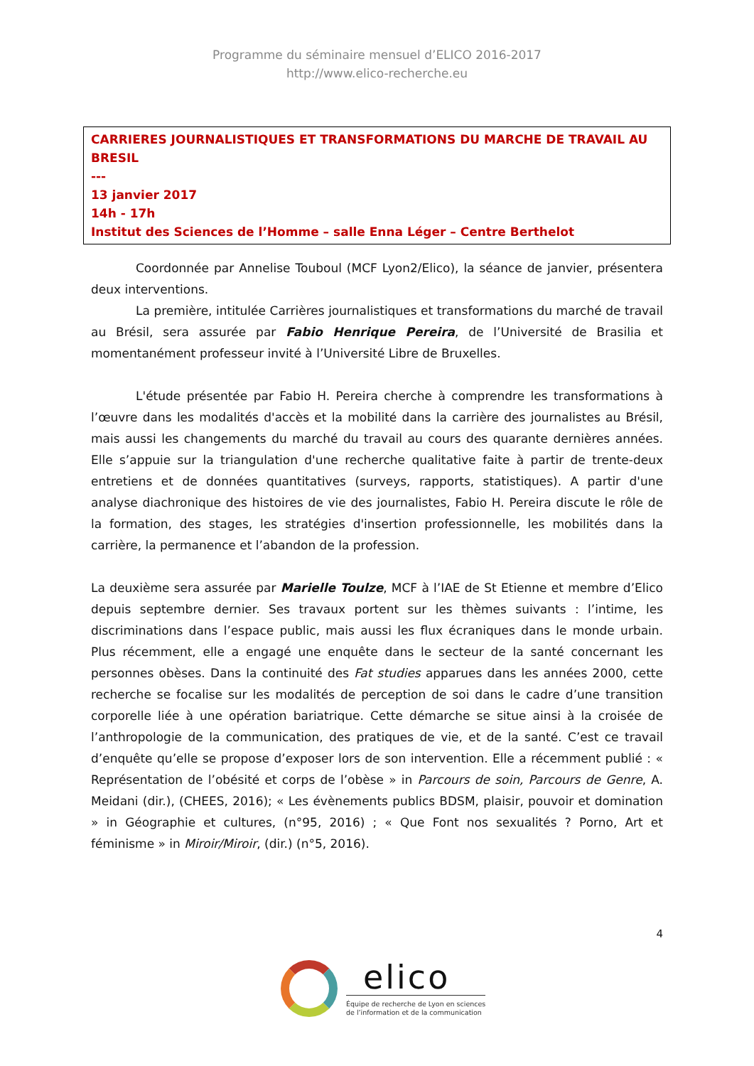Programme du séminaire mensuel d’ELICO 2016-2017
http://www.elico-recherche.eu
CARRIERES JOURNALISTIQUES ET TRANSFORMATIONS DU MARCHE DE TRAVAIL AU BRESIL
---
13 janvier 2017
14h - 17h
Institut des Sciences de l’Homme – salle Enna Léger – Centre Berthelot
Coordonnée par Annelise Touboul (MCF Lyon2/Elico), la séance de janvier, présentera deux interventions.
La première, intitulée Carrières journalistiques et transformations du marché de travail au Brésil, sera assurée par Fabio Henrique Pereira, de l’Université de Brasilia et momentanément professeur invité à l’Université Libre de Bruxelles.
L'étude présentée par Fabio H. Pereira cherche à comprendre les transformations à l’œuvre dans les modalités d'accès et la mobilité dans la carrière des journalistes au Brésil, mais aussi les changements du marché du travail au cours des quarante dernières années. Elle s’appuie sur la triangulation d'une recherche qualitative faite à partir de trente-deux entretiens et de données quantitatives (surveys, rapports, statistiques). A partir d'une analyse diachronique des histoires de vie des journalistes, Fabio H. Pereira discute le rôle de la formation, des stages, les stratégies d'insertion professionnelle, les mobilités dans la carrière, la permanence et l’abandon de la profession.
La deuxième sera assurée par Marielle Toulze, MCF à l’IAE de St Etienne et membre d’Elico depuis septembre dernier. Ses travaux portent sur les thèmes suivants : l’intime, les discriminations dans l’espace public, mais aussi les flux écraniques dans le monde urbain. Plus récemment, elle a engagé une enquête dans le secteur de la santé concernant les personnes obèses. Dans la continuité des Fat studies apparues dans les années 2000, cette recherche se focalise sur les modalités de perception de soi dans le cadre d’une transition corporelle liée à une opération bariatrique. Cette démarche se situe ainsi à la croisée de l’anthropologie de la communication, des pratiques de vie, et de la santé. C’est ce travail d’enquête qu’elle se propose d’exposer lors de son intervention. Elle a récemment publié : « Représentation de l’obésité et corps de l’obèse » in Parcours de soin, Parcours de Genre, A. Meidani (dir.), (CHEES, 2016); « Les évènements publics BDSM, plaisir, pouvoir et domination » in Géographie et cultures, (n°95, 2016) ; « Que Font nos sexualités ? Porno, Art et féminisme » in Miroir/Miroir, (dir.) (n°5, 2016).
4
elico
Équipe de recherche de Lyon en sciences
de l’information et de la communication